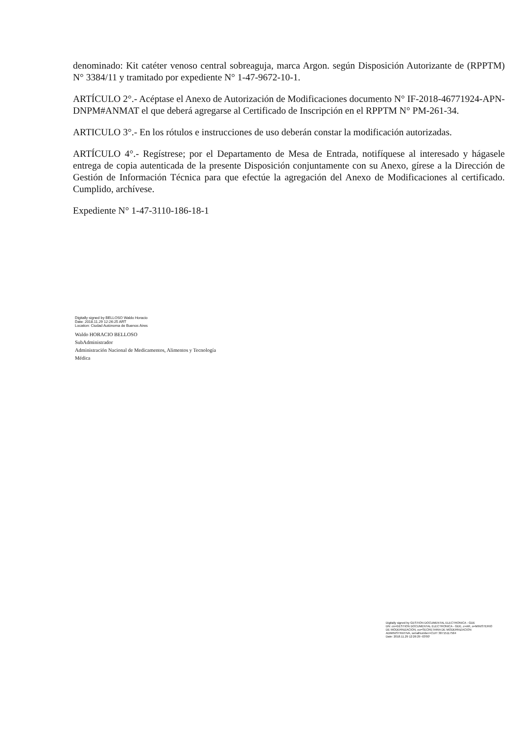denominado: Kit catéter venoso central sobreaguja, marca Argon. según Disposición Autorizante de (RPPTM) N° 3384/11 y tramitado por expediente N° 1-47-9672-10-1.
ARTÍCULO 2°.- Acéptase el Anexo de Autorización de Modificaciones documento N° IF-2018-46771924-APN-DNPM#ANMAT el que deberá agregarse al Certificado de Inscripción en el RPPTM N° PM-261-34.
ARTICULO 3°.- En los rótulos e instrucciones de uso deberán constar la modificación autorizadas.
ARTÍCULO 4°.- Regístrese; por el Departamento de Mesa de Entrada, notifíquese al interesado y hágasele entrega de copia autenticada de la presente Disposición conjuntamente con su Anexo, gírese a la Dirección de Gestión de Información Técnica para que efectúe la agregación del Anexo de Modificaciones al certificado. Cumplido, archívese.
Expediente N° 1-47-3110-186-18-1
Digitally signed by BELLOSO Waldo Horacio
Date: 2018.11.29 12:26:25 ART
Location: Ciudad Autónoma de Buenos Aires
Waldo HORACIO BELLOSO
SubAdministrador
Administración Nacional de Medicamentos, Alimentos y Tecnología
Médica
Digitally signed by GESTION DOCUMENTAL ELECTRONICA - GDE
DN: cn=GESTION DOCUMENTAL ELECTRONICA - GDE, c=AR, o=MINISTERIO DE MODERNIZACION, ou=SECRETARIA DE MODERNIZACION ADMINISTRATIVA, serialNumber=CUIT 30715117564
Date: 2018.11.29 12:26:29 -03'00'